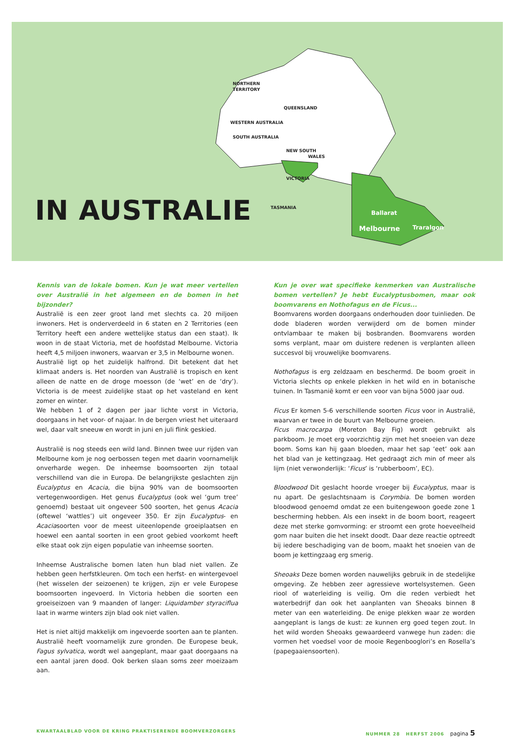WESTERN AUSTRALIA
NORTHERN
TERRITORY
QUEENSLAND
SOUTH AUSTRALIA
NEW SOUTH
WALES
VICTORIA
TASMANIA
Ballarat
Melbourne
Traralgon
IN AUSTRALIE
Kennis van de lokale bomen. Kun je wat meer vertellen over Australië in het algemeen en de bomen in het bijzonder?
Australië is een zeer groot land met slechts ca. 20 miljoen inwoners. Het is onderverdeeld in 6 staten en 2 Territories (een Territory heeft een andere wettelijke status dan een staat). Ik woon in de staat Victoria, met de hoofdstad Melbourne. Victoria heeft 4,5 miljoen inwoners, waarvan er 3,5 in Melbourne wonen.
Australië ligt op het zuidelijk halfrond. Dit betekent dat het klimaat anders is. Het noorden van Australië is tropisch en kent alleen de natte en de droge moesson (de ‘wet’ en de ‘dry’). Victoria is de meest zuidelijke staat op het vasteland en kent zomer en winter.
We hebben 1 of 2 dagen per jaar lichte vorst in Victoria, doorgaans in het voor- of najaar. In de bergen vriest het uiteraard wel, daar valt sneeuw en wordt in juni en juli flink geskied.
Australië is nog steeds een wild land. Binnen twee uur rijden van Melbourne kom je nog oerbossen tegen met daarin voornamelijk onverharde wegen. De inheemse boomsoorten zijn totaal verschillend van die in Europa. De belangrijkste geslachten zijn Eucalyptus en Acacia, die bijna 90% van de boomsoorten vertegenwoordigen. Het genus Eucalyptus (ook wel ‘gum tree’ genoemd) bestaat uit ongeveer 500 soorten, het genus Acacia (oftewel ‘wattles’) uit ongeveer 350. Er zijn Eucalyptus- en Acaciasoorten voor de meest uiteenlopende groeiplaatsen en hoewel een aantal soorten in een groot gebied voorkomt heeft elke staat ook zijn eigen populatie van inheemse soorten.
Inheemse Australische bomen laten hun blad niet vallen. Ze hebben geen herfstkleuren. Om toch een herfst- en wintergevoel (het wisselen der seizoenen) te krijgen, zijn er vele Europese boomsoorten ingevoerd. In Victoria hebben die soorten een groeiseizoen van 9 maanden of langer: Liquidamber styraciflua laat in warme winters zijn blad ook niet vallen.
Het is niet altijd makkelijk om ingevoerde soorten aan te planten. Australië heeft voornamelijk zure gronden. De Europese beuk, Fagus sylvatica, wordt wel aangeplant, maar gaat doorgaans na een aantal jaren dood. Ook berken slaan soms zeer moeizaam aan.
Kun je over wat specifieke kenmerken van Australische bomen vertellen? Je hebt Eucalyptusbomen, maar ook boomvarens en Nothofagus en de Ficus...
Boomvarens worden doorgaans onderhouden door tuinlieden. De dode bladeren worden verwijderd om de bomen minder ontvlambaar te maken bij bosbranden. Boomvarens worden soms verplant, maar om duistere redenen is verplanten alleen succesvol bij vrouwelijke boomvarens.
Nothofagus is erg zeldzaam en beschermd. De boom groeit in Victoria slechts op enkele plekken in het wild en in botanische tuinen. In Tasmanië komt er een voor van bijna 5000 jaar oud.
Ficus Er komen 5-6 verschillende soorten Ficus voor in Australië, waarvan er twee in de buurt van Melbourne groeien.
Ficus macrocarpa (Moreton Bay Fig) wordt gebruikt als parkboom. Je moet erg voorzichtig zijn met het snoeien van deze boom. Soms kan hij gaan bloeden, maar het sap ‘eet’ ook aan het blad van je kettingzaag. Het gedraagt zich min of meer als lijm (niet verwonderlijk: ‘Ficus’ is ‘rubberboom’, EC).
Bloodwood Dit geslacht hoorde vroeger bij Eucalyptus, maar is nu apart. De geslachtsnaam is Corymbia. De bomen worden bloodwood genoemd omdat ze een buitengewoon goede zone 1 bescherming hebben. Als een insekt in de boom boort, reageert deze met sterke gomvorming: er stroomt een grote hoeveelheid gom naar buiten die het insekt doodt. Daar deze reactie optreedt bij iedere beschadiging van de boom, maakt het snoeien van de boom je kettingzaag erg smerig.
Sheoaks Deze bomen worden nauwelijks gebruik in de stedelijke omgeving. Ze hebben zeer agressieve wortelsystemen. Geen riool of waterleiding is veilig. Om die reden verbiedt het waterbedrijf dan ook het aanplanten van Sheoaks binnen 8 meter van een waterleiding. De enige plekken waar ze worden aangeplant is langs de kust: ze kunnen erg goed tegen zout. In het wild worden Sheoaks gewaardeerd vanwege hun zaden: die vormen het voedsel voor de mooie Regenbooglori’s en Rosella’s (papegaaiensoorten).
KWARTAALBLAD VOOR DE KRING PRAKTISERENDE BOOMVERZORGERS NUMMER 28 HERFST 2006 pagina 5